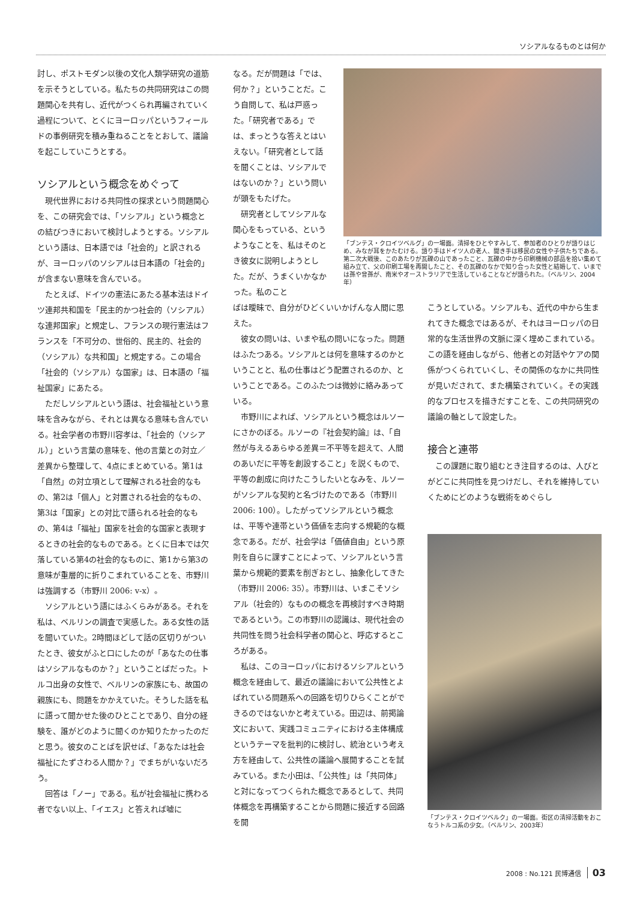ソシアルなるものとは何か
討し、ポストモダン以後の文化人類学研究の道筋を示そうとしている。私たちの共同研究はこの問題関心を共有し、近代がつくられ再編されていく過程について、とくにヨーロッパというフィールドの事例研究を積み重ねることをとおして、議論を起こしていこうとする。
ソシアルという概念をめぐって
現代世界における共同性の探求という問題関心を、この研究会では、「ソシアル」という概念との結びつきにおいて検討しようとする。ソシアルという語は、日本語では「社会的」と訳されるが、ヨーロッパのソシアルは日本語の「社会的」が含まない意味を含んでいる。
たとえば、ドイツの憲法にあたる基本法はドイツ連邦共和国を「民主的かつ社会的（ソシアル）な連邦国家」と規定し、フランスの現行憲法はフランスを「不可分の、世俗的、民主的、社会的（ソシアル）な共和国」と規定する。この場合「社会的（ソシアル）な国家」は、日本語の「福祉国家」にあたる。
ただしソシアルという語は、社会福祉という意味を含みながら、それとは異なる意味も含んでいる。社会学者の市野川容孝は、「社会的（ソシアル）」という言葉の意味を、他の言葉との対立／差異から整理して、4点にまとめている。第1は「自然」の対立項として理解される社会的なもの、第2は「個人」と対置される社会的なもの、第3は「国家」との対比で語られる社会的なもの、第4は「福祉」国家を社会的な国家と表現するときの社会的なものである。とくに日本では欠落している第4の社会的なものに、第1から第3の意味が重層的に折りこまれていることを、市野川は強調する（市野川 2006: v-x）。
ソシアルという語にはふくらみがある。それを私は、ベルリンの調査で実感した。ある女性の話を聞いていた。2時間ほどして話の区切りがついたとき、彼女がふと口にしたのが「あなたの仕事はソシアルなものか？」ということばだった。トルコ出身の女性で、ベルリンの家族にも、故国の親族にも、問題をかかえていた。そうした話を私に語って聞かせた後のひとことであり、自分の経験を、誰がどのように聞くのか知りたかったのだと思う。彼女のことばを訳せば、「あなたは社会福祉にたずさわる人間か？」でまちがいないだろう。
回答は「ノー」である。私が社会福祉に携わる者でない以上、「イエス」と答えれば嘘に
なる。だが問題は「では、何か？」ということだ。こう自問して、私は戸惑った。「研究者である」では、まっとうな答えとはいえない。「研究者として話を聞くことは、ソシアルではないのか？」という問いが頭をもたげた。
研究者としてソシアルな関心をもっている、というようなことを、私はそのとき彼女に説明しようとした。だが、うまくいかなかった。私のこと
ばは曖昧で、自分がひどくいいかげんな人間に思えた。
彼女の問いは、いまや私の問いになった。問題はふたつある。ソシアルとは何を意味するのかということと、私の仕事はどう配置されるのか、ということである。このふたつは微妙に絡みあっている。
市野川によれば、ソシアルという概念はルソーにさかのぼる。ルソーの『社会契約論』は、「自然が与えるあらゆる差異＝不平等を超えて、人間のあいだに平等を創設すること」を説くもので、平等の創成に向けたこうしたいとなみを、ルソーがソシアルな契約と名づけたのである（市野川 2006: 100）。したがってソシアルという概念は、平等や連帯という価値を志向する規範的な概念である。だが、社会学は「価値自由」という原則を自らに課すことによって、ソシアルという言葉から規範的要素を削ぎおとし、抽象化してきた（市野川 2006: 35）。市野川は、いまこそソシアル（社会的）なものの概念を再検討すべき時期であるという。この市野川の認識は、現代社会の共同性を問う社会科学者の関心と、呼応するところがある。
私は、このヨーロッパにおけるソシアルという概念を経由して、最近の議論において公共性とよばれている問題系への回路を切りひらくことができるのではないかと考えている。田辺は、前掲論文において、実践コミュニティにおける主体構成というテーマを批判的に検討し、統治という考え方を経由して、公共性の議論へ展開することを試みている。また小田は、「公共性」は「共同体」と対になってつくられた概念であるとして、共同体概念を再構築することから問題に接近する回路を開
「ブンテス・クロイツベルグ」の一場面。清掃をひとやすみして、参加者のひとりが語りはじめ、みなが耳をかたむける。語り手はドイツ人の老人、聞き手は移民の女性や子供たちである。第二次大戦後、このあたりが瓦礫の山であったこと、瓦礫の中から印刷機械の部品を拾い集めて組み立て、父の印刷工場を再開したこと、その瓦礫のなかで知り合った女性と結婚して、いまでは孫や曾孫が、南米やオーストラリアで生活していることなどが語られた。（ベルリン、2004年）
こうとしている。ソシアルも、近代の中から生まれてきた概念ではあるが、それはヨーロッパの日常的な生活世界の文脈に深く埋めこまれている。この語を経由しながら、他者との対話やケアの関係がつくられていくし、その関係のなかに共同性が見いだされて、また構築されていく。その実践的なプロセスを描きだすことを、この共同研究の議論の軸として設定した。
接合と連帯
この課題に取り組むとき注目するのは、人びとがどこに共同性を見つけだし、それを維持していくためにどのような戦術をめぐらし
「ブンテス・クロイツベルク」の一場面。街区の清掃活動をおこなうトルコ系の少女。（ベルリン、2003年）
2008 : No.121 民博通信 03